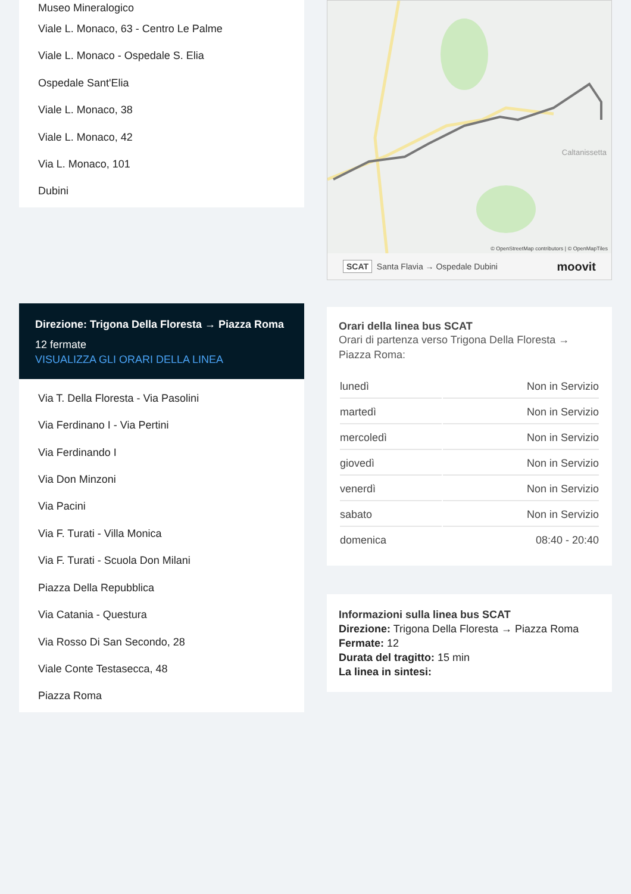Museo Mineralogico
Viale L. Monaco, 63 - Centro Le Palme
Viale L. Monaco - Ospedale S. Elia
Ospedale Sant'Elia
Viale L. Monaco, 38
Viale L. Monaco, 42
Via L. Monaco, 101
Dubini
Direzione: Trigona Della Floresta → Piazza Roma
12 fermate
VISUALIZZA GLI ORARI DELLA LINEA
Via T. Della Floresta - Via Pasolini
Via Ferdinano I - Via Pertini
Via Ferdinando I
Via Don Minzoni
Via Pacini
Via F. Turati - Villa Monica
Via F. Turati - Scuola Don Milani
Piazza Della Repubblica
Via Catania - Questura
Via Rosso Di San Secondo, 28
Viale Conte Testasecca, 48
Piazza Roma
Caltanissetta
© OpenStreetMap contributors | © OpenMapTiles
SCAT Santa Flavia → Ospedale Dubini moovit
Orari della linea bus SCAT
Orari di partenza verso Trigona Della Floresta → Piazza Roma:
| lunedì | Non in Servizio |
| martedì | Non in Servizio |
| mercoledì | Non in Servizio |
| giovedì | Non in Servizio |
| venerdì | Non in Servizio |
| sabato | Non in Servizio |
| domenica | 08:40 - 20:40 |
Informazioni sulla linea bus SCAT
Direzione: Trigona Della Floresta → Piazza Roma
Fermate: 12
Durata del tragitto: 15 min
La linea in sintesi: